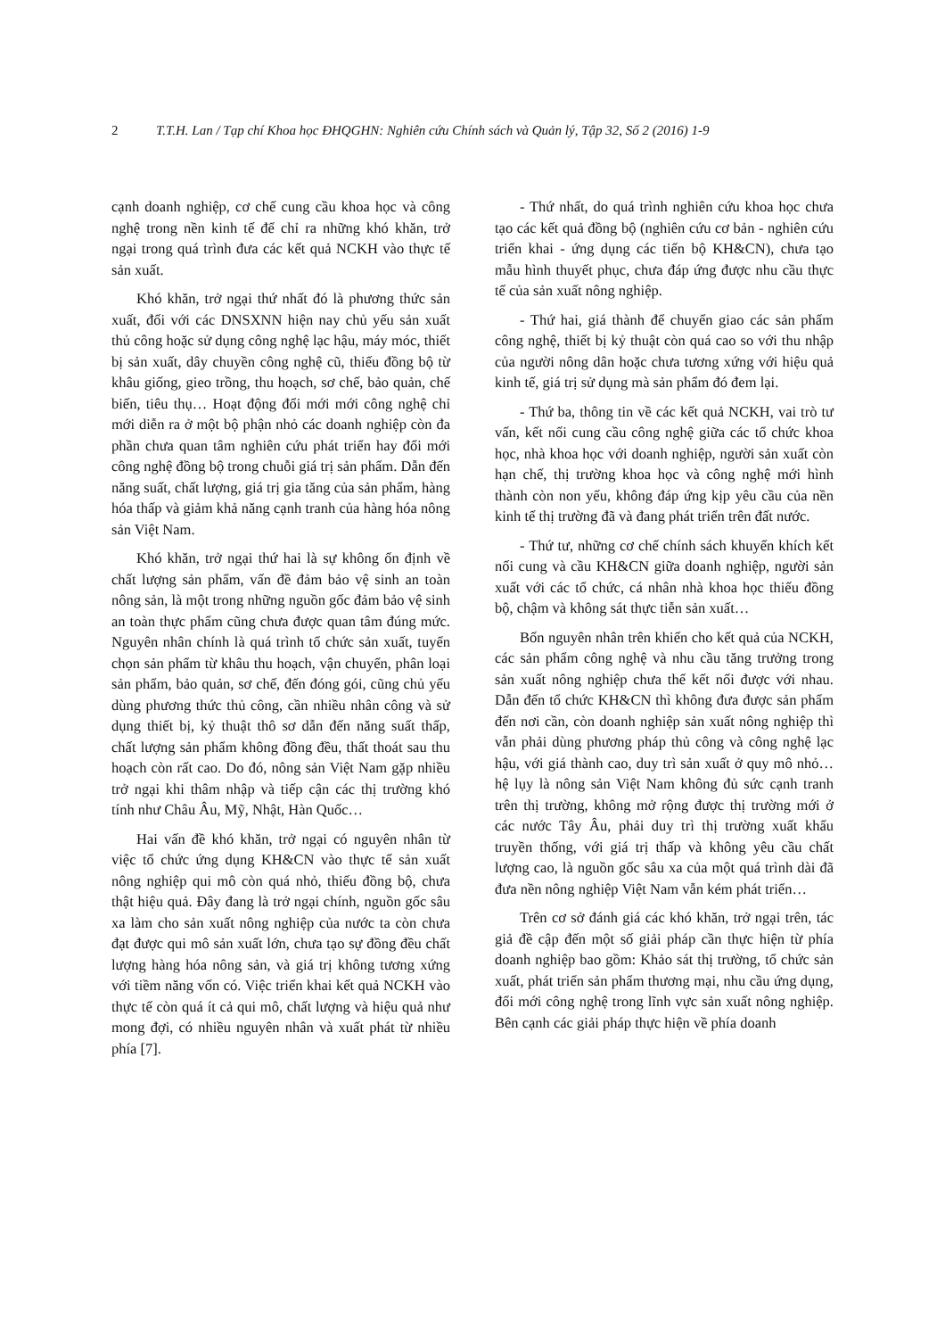2 T.T.H. Lan / Tạp chí Khoa học ĐHQGHN: Nghiên cứu Chính sách và Quản lý, Tập 32, Số 2 (2016) 1-9
cạnh doanh nghiệp, cơ chế cung cầu khoa học và công nghệ trong nền kinh tế để chỉ ra những khó khăn, trở ngại trong quá trình đưa các kết quả NCKH vào thực tế sản xuất.
Khó khăn, trở ngại thứ nhất đó là phương thức sản xuất, đối với các DNSXNN hiện nay chủ yếu sản xuất thủ công hoặc sử dụng công nghệ lạc hậu, máy móc, thiết bị sản xuất, dây chuyền công nghệ cũ, thiếu đồng bộ từ khâu giống, gieo trồng, thu hoạch, sơ chế, bảo quản, chế biến, tiêu thụ… Hoạt động đổi mới mới công nghệ chỉ mới diễn ra ở một bộ phận nhỏ các doanh nghiệp còn đa phần chưa quan tâm nghiên cứu phát triển hay đổi mới công nghệ đồng bộ trong chuỗi giá trị sản phẩm. Dẫn đến năng suất, chất lượng, giá trị gia tăng của sản phẩm, hàng hóa thấp và giảm khả năng cạnh tranh của hàng hóa nông sản Việt Nam.
Khó khăn, trở ngại thứ hai là sự không ổn định về chất lượng sản phẩm, vấn đề đảm bảo vệ sinh an toàn nông sản, là một trong những nguồn gốc đảm bảo vệ sinh an toàn thực phẩm cũng chưa được quan tâm đúng mức. Nguyên nhân chính là quá trình tổ chức sản xuất, tuyển chọn sản phẩm từ khâu thu hoạch, vận chuyển, phân loại sản phẩm, bảo quản, sơ chế, đến đóng gói, cũng chủ yếu dùng phương thức thủ công, cần nhiều nhân công và sử dụng thiết bị, kỷ thuật thô sơ dẫn đến năng suất thấp, chất lượng sản phẩm không đồng đều, thất thoát sau thu hoạch còn rất cao. Do đó, nông sản Việt Nam gặp nhiều trở ngại khi thâm nhập và tiếp cận các thị trường khó tính như Châu Âu, Mỹ, Nhật, Hàn Quốc…
Hai vấn đề khó khăn, trở ngại có nguyên nhân từ việc tổ chức ứng dụng KH&CN vào thực tế sản xuất nông nghiệp qui mô còn quá nhỏ, thiếu đồng bộ, chưa thật hiệu quả. Đây đang là trở ngại chính, nguồn gốc sâu xa làm cho sản xuất nông nghiệp của nước ta còn chưa đạt được qui mô sản xuất lớn, chưa tạo sự đồng đều chất lượng hàng hóa nông sản, và giá trị không tương xứng với tiềm năng vốn có. Việc triển khai kết quả NCKH vào thực tế còn quá ít cả qui mô, chất lượng và hiệu quả như mong đợi, có nhiều nguyên nhân và xuất phát từ nhiều phía [7].
- Thứ nhất, do quá trình nghiên cứu khoa học chưa tạo các kết quả đồng bộ (nghiên cứu cơ bản - nghiên cứu triển khai - ứng dụng các tiến bộ KH&CN), chưa tạo mẫu hình thuyết phục, chưa đáp ứng được nhu cầu thực tế của sản xuất nông nghiệp.
- Thứ hai, giá thành để chuyển giao các sản phẩm công nghệ, thiết bị kỷ thuật còn quá cao so với thu nhập của người nông dân hoặc chưa tương xứng với hiệu quả kinh tế, giá trị sử dụng mà sản phẩm đó đem lại.
- Thứ ba, thông tin về các kết quả NCKH, vai trò tư vấn, kết nối cung cầu công nghệ giữa các tổ chức khoa học, nhà khoa học với doanh nghiệp, người sản xuất còn hạn chế, thị trường khoa học và công nghệ mới hình thành còn non yếu, không đáp ứng kịp yêu cầu của nền kinh tế thị trường đã và đang phát triển trên đất nước.
- Thứ tư, những cơ chế chính sách khuyến khích kết nối cung và cầu KH&CN giữa doanh nghiệp, người sản xuất với các tổ chức, cá nhân nhà khoa học thiếu đồng bộ, chậm và không sát thực tiễn sản xuất…
Bốn nguyên nhân trên khiến cho kết quả của NCKH, các sản phẩm công nghệ và nhu cầu tăng trưởng trong sản xuất nông nghiệp chưa thể kết nối được với nhau. Dẫn đến tổ chức KH&CN thì không đưa được sản phẩm đến nơi cần, còn doanh nghiệp sản xuất nông nghiệp thì vẫn phải dùng phương pháp thủ công và công nghệ lạc hậu, với giá thành cao, duy trì sản xuất ở quy mô nhỏ… hệ lụy là nông sản Việt Nam không đủ sức cạnh tranh trên thị trường, không mở rộng được thị trường mới ở các nước Tây Âu, phải duy trì thị trường xuất khẩu truyền thống, với giá trị thấp và không yêu cầu chất lượng cao, là nguồn gốc sâu xa của một quá trình dài đã đưa nền nông nghiệp Việt Nam vẫn kém phát triển…
Trên cơ sở đánh giá các khó khăn, trở ngại trên, tác giả đề cập đến một số giải pháp cần thực hiện từ phía doanh nghiệp bao gồm: Khảo sát thị trường, tổ chức sản xuất, phát triển sản phẩm thương mại, nhu cầu ứng dụng, đổi mới công nghệ trong lĩnh vực sản xuất nông nghiệp. Bên cạnh các giải pháp thực hiện về phía doanh